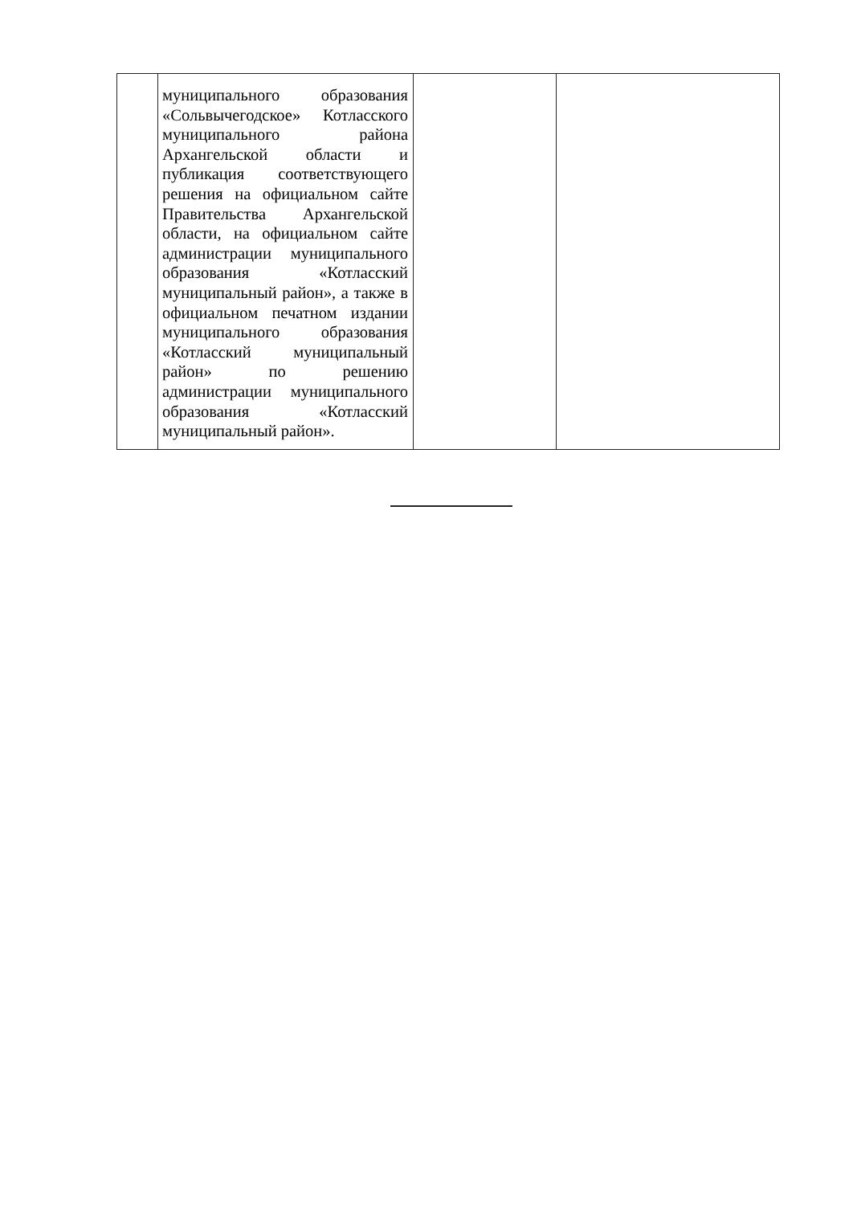| | муниципального образования «Сольвычегодское» Котласского муниципального района Архангельской области и публикация соответствующего решения на официальном сайте Правительства Архангельской области, на официальном сайте администрации муниципального образования «Котласский муниципальный район», а также в официальном печатном издании муниципального образования «Котласский муниципальный район» по решению администрации муниципального образования «Котласский муниципальный район». | | |